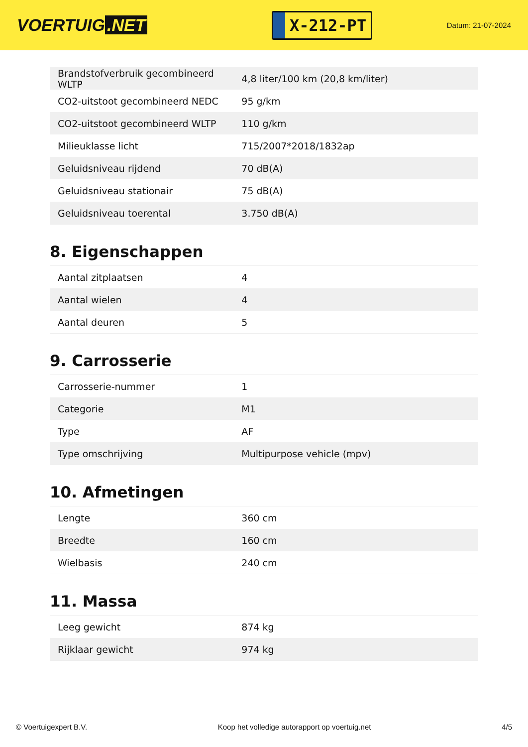VOERTUIG.NET
X-212-PT
Datum: 21-07-2024
| Brandstofverbruik gecombineerd WLTP | 4,8 liter/100 km (20,8 km/liter) |
| CO2-uitstoot gecombineerd NEDC | 95 g/km |
| CO2-uitstoot gecombineerd WLTP | 110 g/km |
| Milieuklasse licht | 715/2007*2018/1832ap |
| Geluidsniveau rijdend | 70 dB(A) |
| Geluidsniveau stationair | 75 dB(A) |
| Geluidsniveau toerental | 3.750 dB(A) |
8. Eigenschappen
| Aantal zitplaatsen | 4 |
| Aantal wielen | 4 |
| Aantal deuren | 5 |
9. Carrosserie
| Carrosserie-nummer | 1 |
| Categorie | M1 |
| Type | AF |
| Type omschrijving | Multipurpose vehicle (mpv) |
10. Afmetingen
| Lengte | 360 cm |
| Breedte | 160 cm |
| Wielbasis | 240 cm |
11. Massa
| Leeg gewicht | 874 kg |
| Rijklaar gewicht | 974 kg |
© Voertuigexpert B.V. Koop het volledige autorapport op voertuig.net 4/5